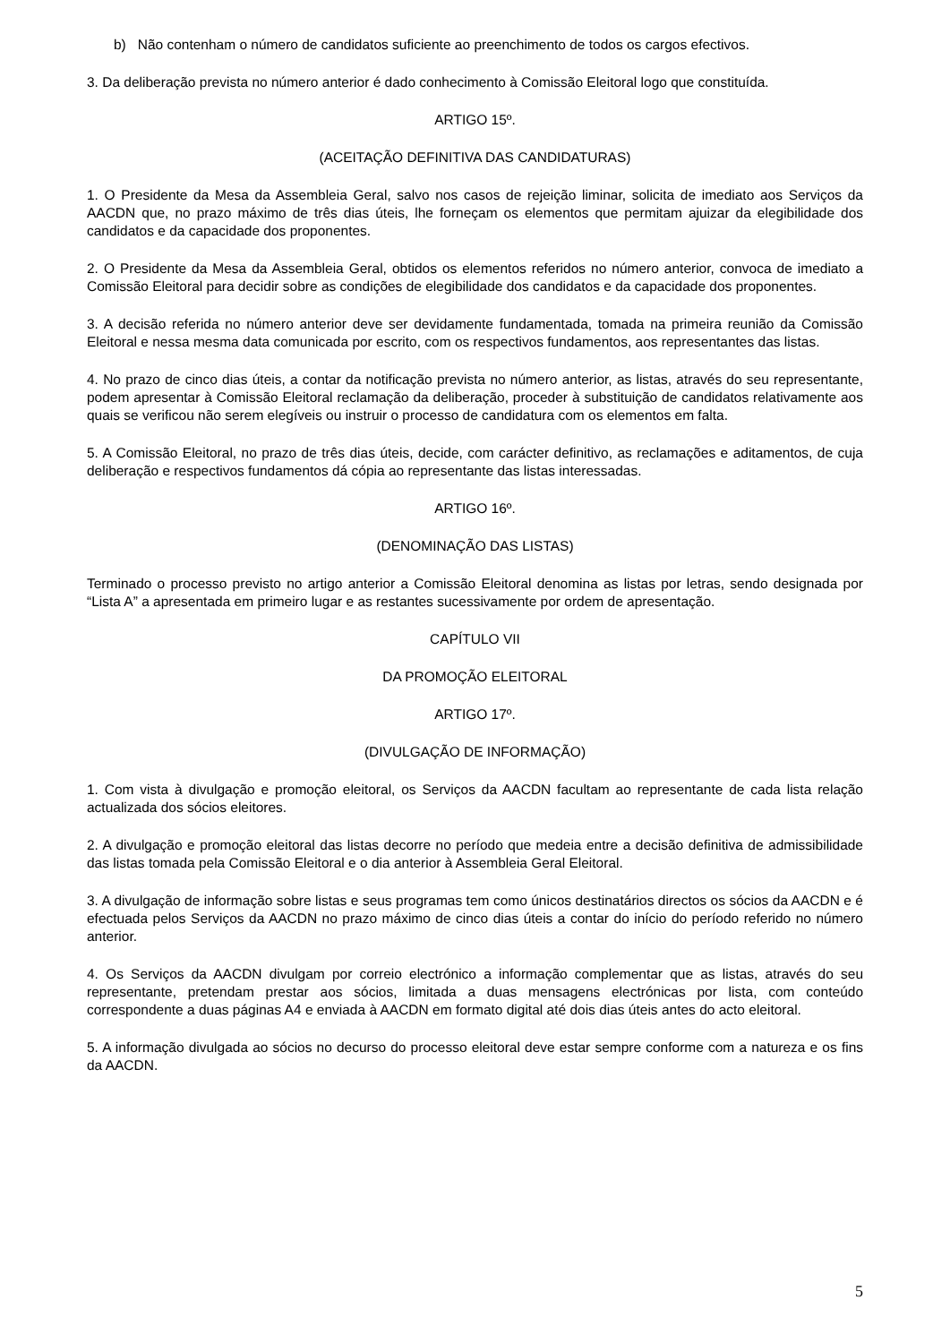b) Não contenham o número de candidatos suficiente ao preenchimento de todos os cargos efectivos.
3. Da deliberação prevista no número anterior é dado conhecimento à Comissão Eleitoral logo que constituída.
ARTIGO 15º.
(ACEITAÇÃO DEFINITIVA DAS CANDIDATURAS)
1. O Presidente da Mesa da Assembleia Geral, salvo nos casos de rejeição liminar, solicita de imediato aos Serviços da AACDN que, no prazo máximo de três dias úteis, lhe forneçam os elementos que permitam ajuizar da elegibilidade dos candidatos e da capacidade dos proponentes.
2. O Presidente da Mesa da Assembleia Geral, obtidos os elementos referidos no número anterior, convoca de imediato a Comissão Eleitoral para decidir sobre as condições de elegibilidade dos candidatos e da capacidade dos proponentes.
3. A decisão referida no número anterior deve ser devidamente fundamentada, tomada na primeira reunião da Comissão Eleitoral e nessa mesma data comunicada por escrito, com os respectivos fundamentos, aos representantes das listas.
4. No prazo de cinco dias úteis, a contar da notificação prevista no número anterior, as listas, através do seu representante, podem apresentar à Comissão Eleitoral reclamação da deliberação, proceder à substituição de candidatos relativamente aos quais se verificou não serem elegíveis ou instruir o processo de candidatura com os elementos em falta.
5. A Comissão Eleitoral, no prazo de três dias úteis, decide, com carácter definitivo, as reclamações e aditamentos, de cuja deliberação e respectivos fundamentos dá cópia ao representante das listas interessadas.
ARTIGO 16º.
(DENOMINAÇÃO DAS LISTAS)
Terminado o processo previsto no artigo anterior a Comissão Eleitoral denomina as listas por letras, sendo designada por “Lista A” a apresentada em primeiro lugar e as restantes sucessivamente por ordem de apresentação.
CAPÍTULO VII
DA PROMOÇÃO ELEITORAL
ARTIGO 17º.
(DIVULGAÇÃO DE INFORMAÇÃO)
1. Com vista à divulgação e promoção eleitoral, os Serviços da AACDN facultam ao representante de cada lista relação actualizada dos sócios eleitores.
2. A divulgação e promoção eleitoral das listas decorre no período que medeia entre a decisão definitiva de admissibilidade das listas tomada pela Comissão Eleitoral e o dia anterior à Assembleia Geral Eleitoral.
3. A divulgação de informação sobre listas e seus programas tem como únicos destinatários directos os sócios da AACDN e é efectuada pelos Serviços da AACDN no prazo máximo de cinco dias úteis a contar do início do período referido no número anterior.
4. Os Serviços da AACDN divulgam por correio electrónico a informação complementar que as listas, através do seu representante, pretendam prestar aos sócios, limitada a duas mensagens electrónicas por lista, com conteúdo correspondente a duas páginas A4 e enviada à AACDN em formato digital até dois dias úteis antes do acto eleitoral.
5. A informação divulgada ao sócios no decurso do processo eleitoral deve estar sempre conforme com a natureza e os fins da AACDN.
5